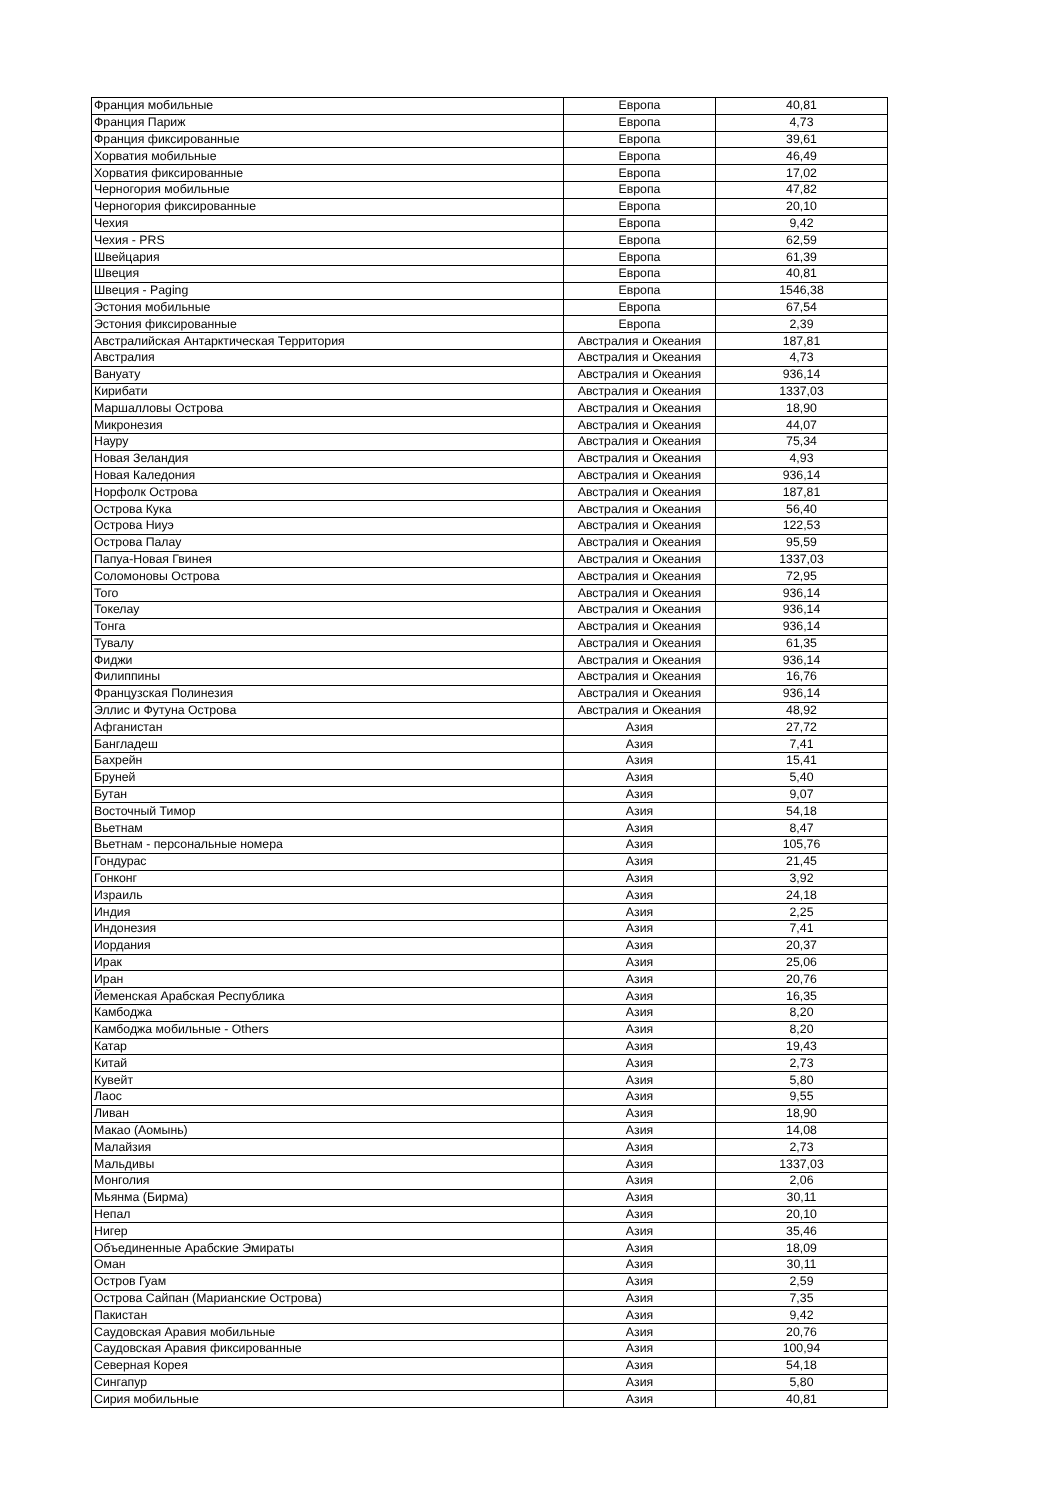| Франция мобильные | Европа | 40,81 |
| Франция Париж | Европа | 4,73 |
| Франция фиксированные | Европа | 39,61 |
| Хорватия мобильные | Европа | 46,49 |
| Хорватия фиксированные | Европа | 17,02 |
| Черногория мобильные | Европа | 47,82 |
| Черногория фиксированные | Европа | 20,10 |
| Чехия | Европа | 9,42 |
| Чехия - PRS | Европа | 62,59 |
| Швейцария | Европа | 61,39 |
| Швеция | Европа | 40,81 |
| Швеция - Paging | Европа | 1546,38 |
| Эстония мобильные | Европа | 67,54 |
| Эстония фиксированные | Европа | 2,39 |
| Австралийская Антарктическая Территория | Австралия и Океания | 187,81 |
| Австралия | Австралия и Океания | 4,73 |
| Вануату | Австралия и Океания | 936,14 |
| Кирибати | Австралия и Океания | 1337,03 |
| Маршалловы Острова | Австралия и Океания | 18,90 |
| Микронезия | Австралия и Океания | 44,07 |
| Науру | Австралия и Океания | 75,34 |
| Новая Зеландия | Австралия и Океания | 4,93 |
| Новая Каледония | Австралия и Океания | 936,14 |
| Норфолк Острова | Австралия и Океания | 187,81 |
| Острова Кука | Австралия и Океания | 56,40 |
| Острова Ниуэ | Австралия и Океания | 122,53 |
| Острова Палау | Австралия и Океания | 95,59 |
| Папуа-Новая Гвинея | Австралия и Океания | 1337,03 |
| Соломоновы Острова | Австралия и Океания | 72,95 |
| Того | Австралия и Океания | 936,14 |
| Токелау | Австралия и Океания | 936,14 |
| Тонга | Австралия и Океания | 936,14 |
| Тувалу | Австралия и Океания | 61,35 |
| Фиджи | Австралия и Океания | 936,14 |
| Филиппины | Австралия и Океания | 16,76 |
| Французская Полинезия | Австралия и Океания | 936,14 |
| Эллис и Футуна Острова | Австралия и Океания | 48,92 |
| Афганистан | Азия | 27,72 |
| Бангладеш | Азия | 7,41 |
| Бахрейн | Азия | 15,41 |
| Бруней | Азия | 5,40 |
| Бутан | Азия | 9,07 |
| Восточный Тимор | Азия | 54,18 |
| Вьетнам | Азия | 8,47 |
| Вьетнам - персональные номера | Азия | 105,76 |
| Гондурас | Азия | 21,45 |
| Гонконг | Азия | 3,92 |
| Израиль | Азия | 24,18 |
| Индия | Азия | 2,25 |
| Индонезия | Азия | 7,41 |
| Иордания | Азия | 20,37 |
| Ирак | Азия | 25,06 |
| Иран | Азия | 20,76 |
| Йеменская Арабская Республика | Азия | 16,35 |
| Камбоджа | Азия | 8,20 |
| Камбоджа мобильные - Others | Азия | 8,20 |
| Катар | Азия | 19,43 |
| Китай | Азия | 2,73 |
| Кувейт | Азия | 5,80 |
| Лаос | Азия | 9,55 |
| Ливан | Азия | 18,90 |
| Макао (Аомынь) | Азия | 14,08 |
| Малайзия | Азия | 2,73 |
| Мальдивы | Азия | 1337,03 |
| Монголия | Азия | 2,06 |
| Мьянма (Бирма) | Азия | 30,11 |
| Непал | Азия | 20,10 |
| Нигер | Азия | 35,46 |
| Объединенные Арабские Эмираты | Азия | 18,09 |
| Оман | Азия | 30,11 |
| Остров Гуам | Азия | 2,59 |
| Острова Сайпан (Марианские Острова) | Азия | 7,35 |
| Пакистан | Азия | 9,42 |
| Саудовская Аравия мобильные | Азия | 20,76 |
| Саудовская Аравия фиксированные | Азия | 100,94 |
| Северная Корея | Азия | 54,18 |
| Сингапур | Азия | 5,80 |
| Сирия мобильные | Азия | 40,81 |